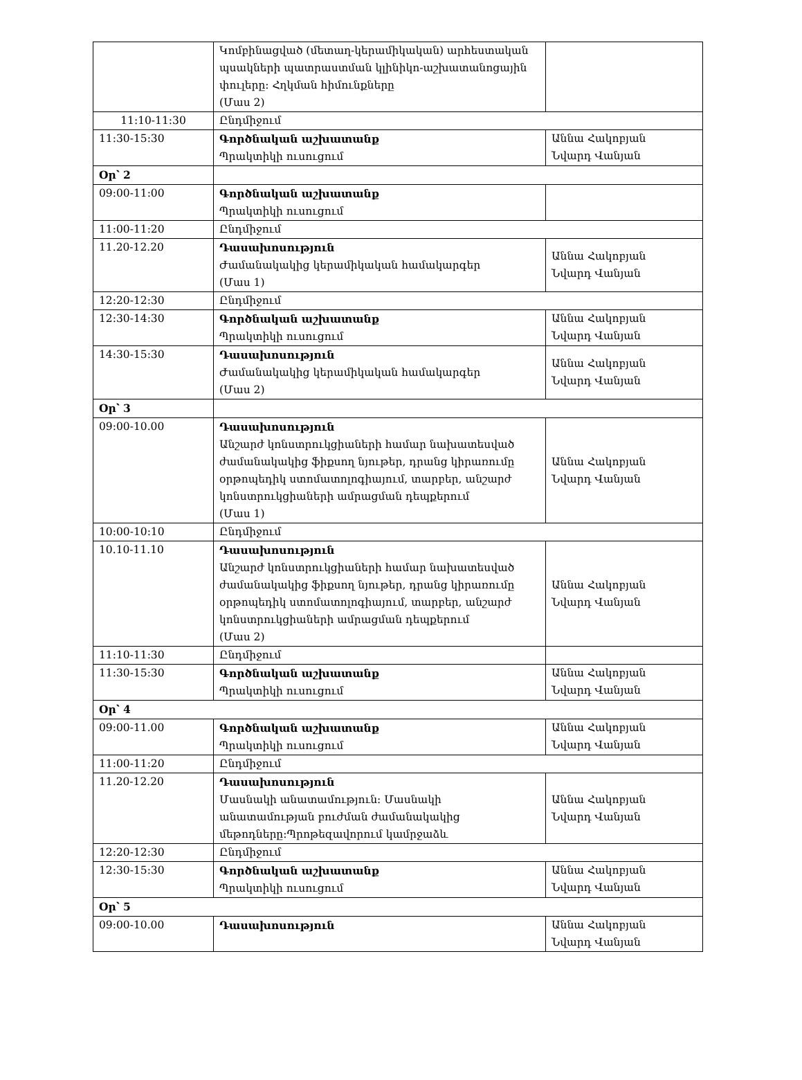| | Կոմբինացված (մետաղ-կերամիկական) արհեստական պսակների պատրաստման կլինիկո-աշխատանոցային փուլերը: Հղկման հիմունքները (Մաս 2) | |
| 11:10-11:30 | Ընդմիջում | |
| 11:30-15:30 | Գործնական աշխատանք Պրակտիկի ուսուցում | Աննա Հակոբյան Նվարդ Վանյան |
| Օր՝ 2 | | |
| 09:00-11:00 | Գործնական աշխատանք Պրակտիկի ուսուցում | |
| 11:00-11:20 | Ընդմիջում | |
| 11.20-12.20 | Դասախոսություն Ժամանակակից կերամիկական համակարգեր (Մաս 1) | Աննա Հակոբյան Նվարդ Վանյան |
| 12:20-12:30 | Ընդմիջում | |
| 12:30-14:30 | Գործնական աշխատանք Պրակտիկի ուսուցում | Աննա Հակոբյան Նվարդ Վանյան |
| 14:30-15:30 | Դասախոսություն Ժամանակակից կերամիկական համակարգեր (Մաս 2) | Աննա Հակոբյան Նվարդ Վանյան |
| Օր՝ 3 | | |
| 09:00-10.00 | Դասախոսություն Անշարժ կոնստրուկցիաների համար նախատեսված ժամանակակից ֆիքսող նյութեր, դրանց կիրառումը օրթոպեդիկ ստոմատոլոգիայում, տարբեր, անշարժ կոնստրուկցիաների ամրացման դեպքերում (Մաս 1) | Աննա Հակոբյան Նվարդ Վանյան |
| 10:00-10:10 | Ընդմիջում | |
| 10.10-11.10 | Դասախոսություն Անշարժ կոնստրուկցիաների համար նախատեսված ժամանակակից ֆիքսող նյութեր, դրանց կիրառումը օրթոպեդիկ ստոմատոլոգիայում, տարբեր, անշարժ կոնստրուկցիաների ամրացման դեպքերում (Մաս 2) | Աննա Հակոբյան Նվարդ Վանյան |
| 11:10-11:30 | Ընդմիջում | |
| 11:30-15:30 | Գործնական աշխատանք Պրակտիկի ուսուցում | Աննա Հակոբյան Նվարդ Վանյան |
| Օր՝ 4 | | |
| 09:00-11.00 | Գործնական աշխատանք Պրակտիկի ուսուցում | Աննա Հակոբյան Նվարդ Վանյան |
| 11:00-11:20 | Ընդմիջում | |
| 11.20-12.20 | Դասախոսություն Մասնակի անատամություն: Մասնակի անատամության բուժման ժամանակակից մեթոդները:Պրոթեզավորում կամրջաձև | Աննա Հակոբյան Նվարդ Վանյան |
| 12:20-12:30 | Ընդմիջում | |
| 12:30-15:30 | Գործնական աշխատանք Պրակտիկի ուսուցում | Աննա Հակոբյան Նվարդ Վանյան |
| Օր՝ 5 | | |
| 09:00-10.00 | Դասախոսություն | Աննա Հակոբյան Նվարդ Վանյան |